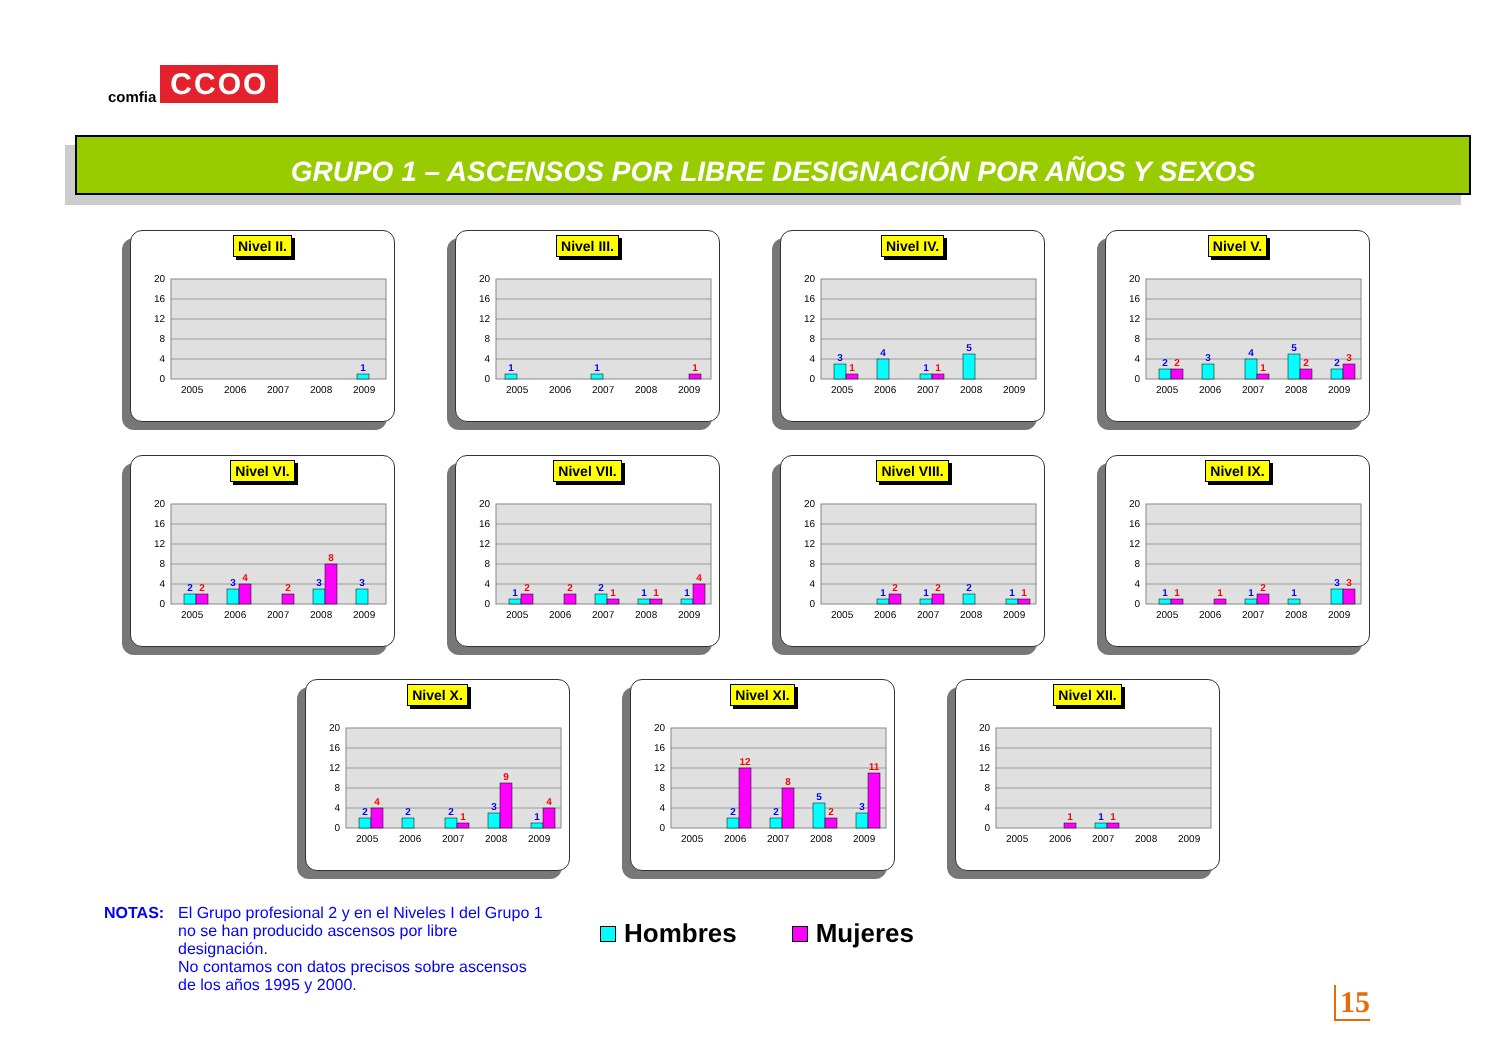comfia CCOO
GRUPO 1 – ASCENSOS POR LIBRE DESIGNACIÓN POR AÑOS Y SEXOS
Nivel II.
20
16
12
8
4
0
2005
2006
2007
2008
2009
1
Nivel III.
20
16
12
8
4
0
2005
2006
2007
2008
2009
1
1
1
Nivel IV.
20
16
12
8
4
0
2005
2006
2007
2008
2009
3
1
4
1
1
5
Nivel V.
20
16
12
8
4
0
2005
2006
2007
2008
2009
2
2
3
4
1
5
2
2
3
Nivel VI.
20
16
12
8
4
0
2005
2006
2007
2008
2009
2
2
3
4
2
3
8
3
Nivel VII.
20
16
12
8
4
0
2005
2006
2007
2008
2009
1
2
2
2
1
1
1
1
4
Nivel VIII.
20
16
12
8
4
0
2005
2006
2007
2008
2009
1
2
1
2
2
1
1
Nivel IX.
20
16
12
8
4
0
2005
2006
2007
2008
2009
1
1
1
1
2
1
3
3
Nivel X.
20
16
12
8
4
0
2005
2006
2007
2008
2009
2
4
2
2
1
3
9
1
4
Nivel XI.
20
16
12
8
4
0
2005
2006
2007
2008
2009
2
12
2
8
5
2
3
11
Nivel XII.
20
16
12
8
4
0
2005
2006
2007
2008
2009
1
1
1
NOTAS: El Grupo profesional 2 y en el Niveles I del Grupo 1
no se han producido ascensos por libre
designación.
No contamos con datos precisos sobre ascensos
de los años 1995 y 2000.
Hombres Mujeres
15